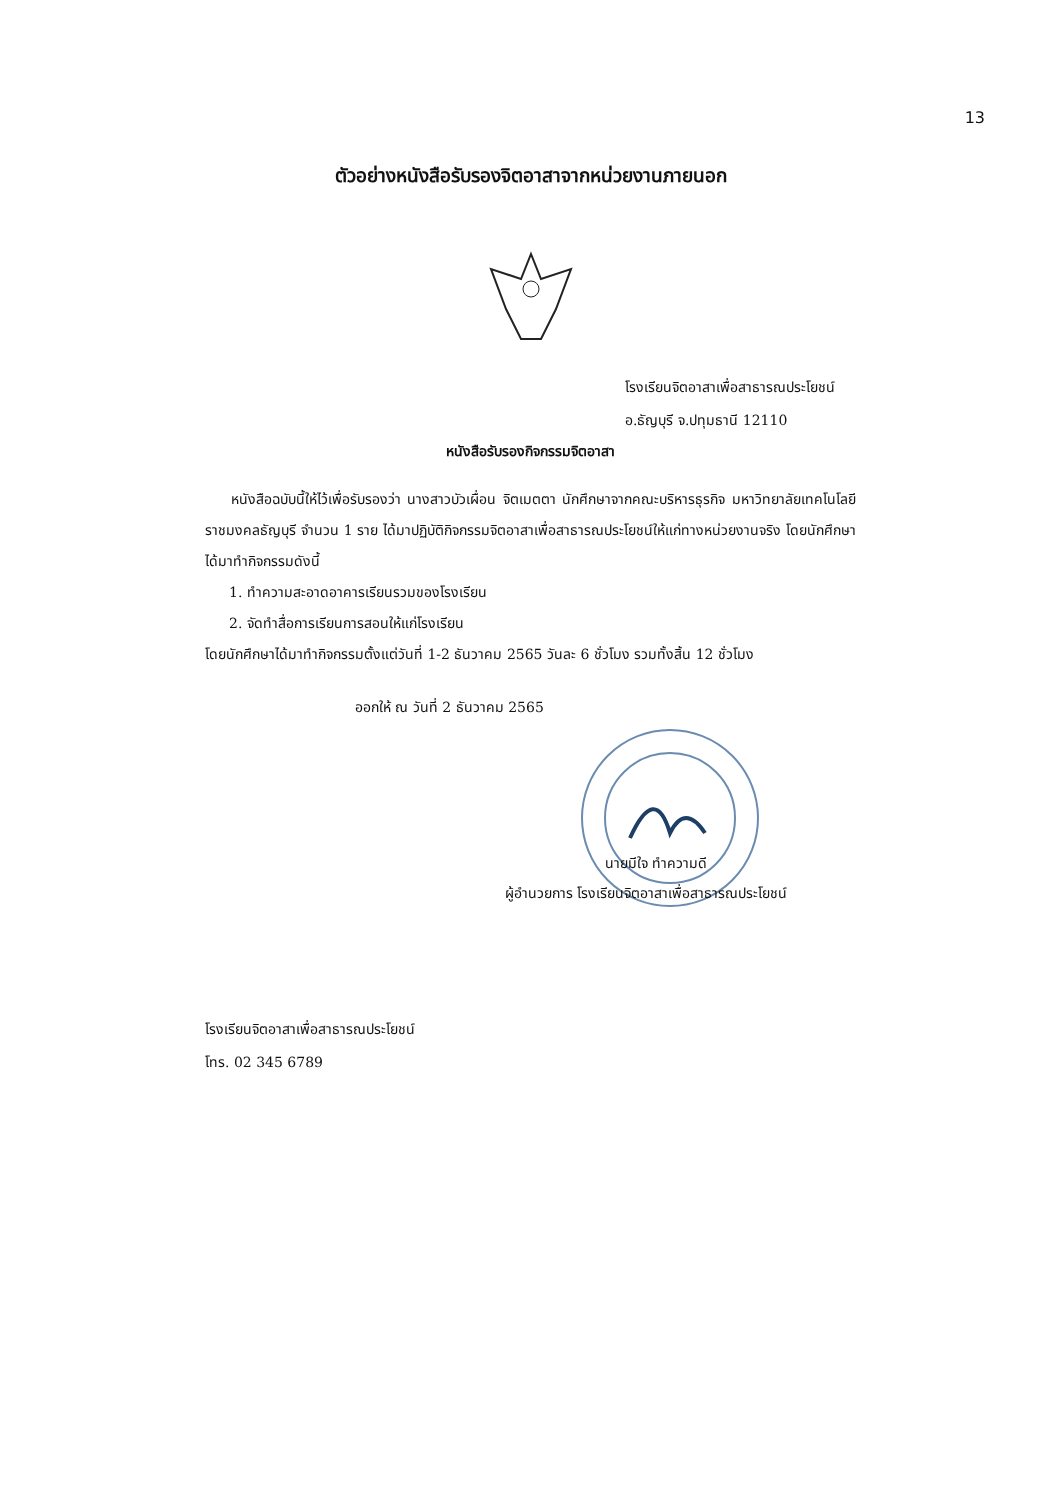13
ตัวอย่างหนังสือรับรองจิตอาสาจากหน่วยงานภายนอก
โรงเรียนจิตอาสาเพื่อสาธารณประโยชน์
อ.ธัญบุรี จ.ปทุมธานี 12110
หนังสือรับรองกิจกรรมจิตอาสา
หนังสือฉบับนี้ให้ไว้เพื่อรับรองว่า นางสาวบัวเผื่อน จิตเมตตา นักศึกษาจากคณะบริหารธุรกิจ มหาวิทยาลัยเทคโนโลยีราชมงคลธัญบุรี จำนวน 1 ราย ได้มาปฏิบัติกิจกรรมจิตอาสาเพื่อสาธารณประโยชน์ให้แก่ทางหน่วยงานจริง โดยนักศึกษาได้มาทำกิจกรรมดังนี้
1. ทำความสะอาดอาคารเรียนรวมของโรงเรียน
2. จัดทำสื่อการเรียนการสอนให้แก่โรงเรียน
โดยนักศึกษาได้มาทำกิจกรรมตั้งแต่วันที่ 1-2 ธันวาคม 2565 วันละ 6 ชั่วโมง รวมทั้งสิ้น 12 ชั่วโมง
ออกให้ ณ วันที่ 2 ธันวาคม 2565
นายมีใจ ทำความดี
ผู้อำนวยการ โรงเรียนจิตอาสาเพื่อสาธารณประโยชน์
โรงเรียนจิตอาสาเพื่อสาธารณประโยชน์
โทร. 02 345 6789